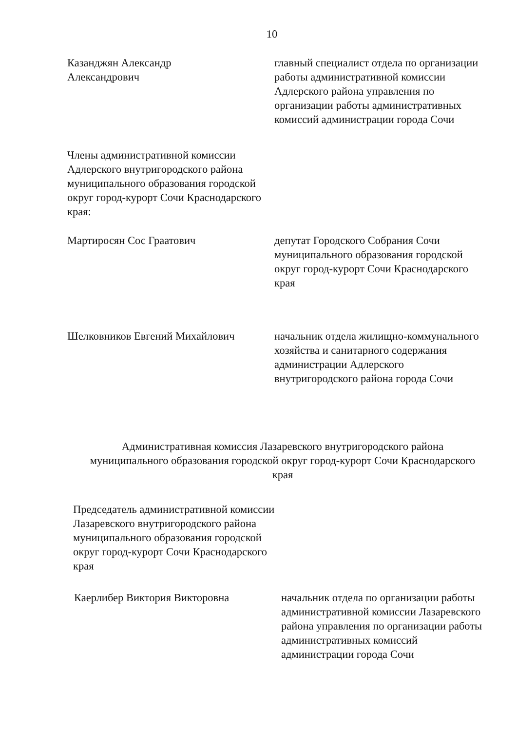10
Казанджян Александр
Александрович
главный специалист отдела по организации работы административной комиссии Адлерского района управления по организации работы административных комиссий администрации города Сочи
Члены административной комиссии Адлерского внутригородского района муниципального образования городской округ город-курорт Сочи Краснодарского края:
Мартиросян Сос Граатович депутат Городского Собрания Сочи муниципального образования городской округ город-курорт Сочи Краснодарского края
Шелковников Евгений Михайлович начальник отдела жилищно-коммунального хозяйства и санитарного содержания администрации Адлерского внутригородского района города Сочи
Административная комиссия Лазаревского внутригородского района муниципального образования городской округ город-курорт Сочи Краснодарского края
Председатель административной комиссии Лазаревского внутригородского района муниципального образования городской округ город-курорт Сочи Краснодарского края
Каерлибер Виктория Викторовна начальник отдела по организации работы административной комиссии Лазаревского района управления по организации работы административных комиссий администрации города Сочи